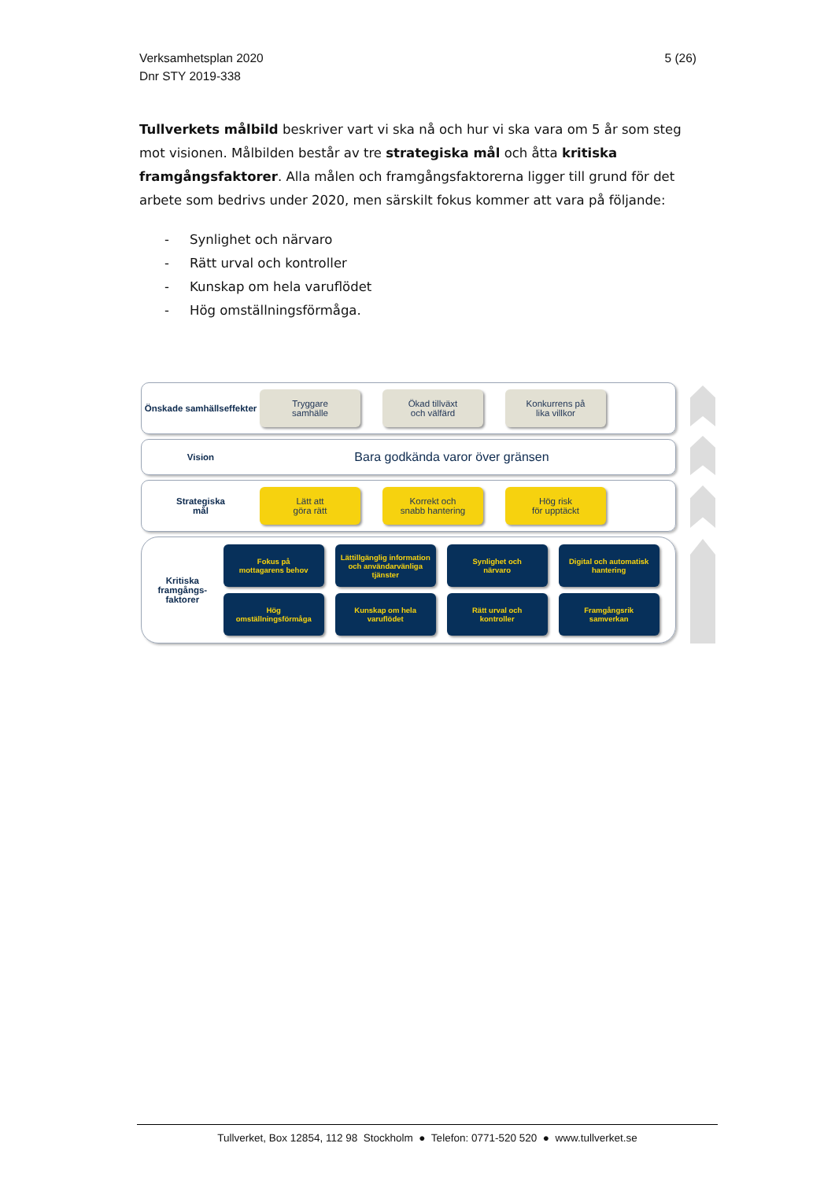Verksamhetsplan 2020
Dnr STY 2019-338
5 (26)
Tullverkets målbild beskriver vart vi ska nå och hur vi ska vara om 5 år som steg mot visionen. Målbilden består av tre strategiska mål och åtta kritiska framgångsfaktorer. Alla målen och framgångsfaktorerna ligger till grund för det arbete som bedrivs under 2020, men särskilt fokus kommer att vara på följande:
- Synlighet och närvaro
- Rätt urval och kontroller
- Kunskap om hela varuflödet
- Hög omställningsförmåga.
Önskade samhällseffekter
Tryggare
samhälle
Ökad tillväxt
och välfärd
Konkurrens på
lika villkor
Vision
Bara godkända varor över gränsen
Strategiska
mål
Lätt att
göra rätt
Korrekt och
snabb hantering
Hög risk
för upptäckt
Kritiska framgångs-faktorer
Fokus på
mottagarens behov
Lättillgänglig information och användarvänliga tjänster
Synlighet och
närvaro
Digital och automatisk hantering
Hög
omställningsförmåga
Kunskap om hela
varuflödet
Rätt urval och
kontroller
Framgångsrik
samverkan
Tullverket, Box 12854, 112 98 Stockholm ● Telefon: 0771-520 520 ● www.tullverket.se